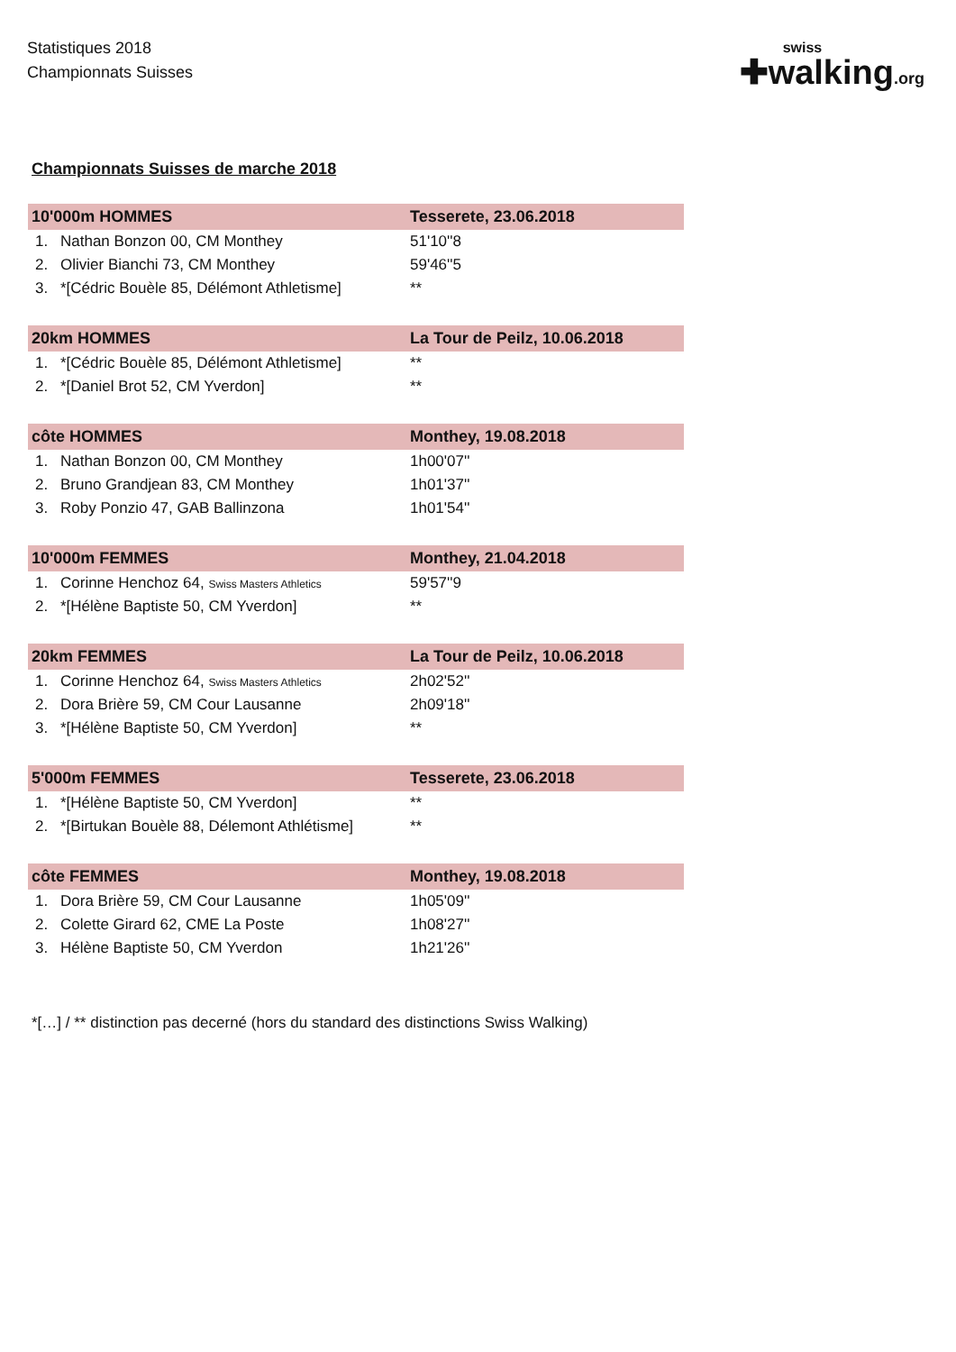Statistiques 2018
Championnats Suisses
swiss
✚walking.org
Championnats Suisses de marche 2018
| 10'000m HOMMES | | Tesserete, 23.06.2018 |
| --- | --- | --- |
| 1. | Nathan Bonzon 00, CM Monthey | 51'10''8 |
| 2. | Olivier Bianchi 73, CM Monthey | 59'46''5 |
| 3. | *[Cédric Bouèle 85, Délémont Athletisme] | ** |
| 20km HOMMES | | La Tour de Peilz, 10.06.2018 |
| --- | --- | --- |
| 1. | *[Cédric Bouèle 85, Délémont Athletisme] | ** |
| 2. | *[Daniel Brot 52, CM Yverdon] | ** |
| côte HOMMES | | Monthey, 19.08.2018 |
| --- | --- | --- |
| 1. | Nathan Bonzon 00, CM Monthey | 1h00'07'' |
| 2. | Bruno Grandjean 83, CM Monthey | 1h01'37'' |
| 3. | Roby Ponzio 47, GAB Ballinzona | 1h01'54'' |
| 10'000m FEMMES | | Monthey, 21.04.2018 |
| --- | --- | --- |
| 1. | Corinne Henchoz 64, Swiss Masters Athletics | 59'57''9 |
| 2. | *[Hélène Baptiste 50, CM Yverdon] | ** |
| 20km FEMMES | | La Tour de Peilz, 10.06.2018 |
| --- | --- | --- |
| 1. | Corinne Henchoz 64, Swiss Masters Athletics | 2h02'52'' |
| 2. | Dora Brière 59, CM Cour Lausanne | 2h09'18'' |
| 3. | *[Hélène Baptiste 50, CM Yverdon] | ** |
| 5'000m FEMMES | | Tesserete, 23.06.2018 |
| --- | --- | --- |
| 1. | *[Hélène Baptiste 50, CM Yverdon] | ** |
| 2. | *[Birtukan Bouèle 88, Délemont Athlétisme] | ** |
| côte FEMMES | | Monthey, 19.08.2018 |
| --- | --- | --- |
| 1. | Dora Brière 59, CM Cour Lausanne | 1h05'09'' |
| 2. | Colette Girard 62, CME La Poste | 1h08'27'' |
| 3. | Hélène Baptiste 50, CM Yverdon | 1h21'26'' |
*[…] / ** distinction pas decerné (hors du standard des distinctions Swiss Walking)